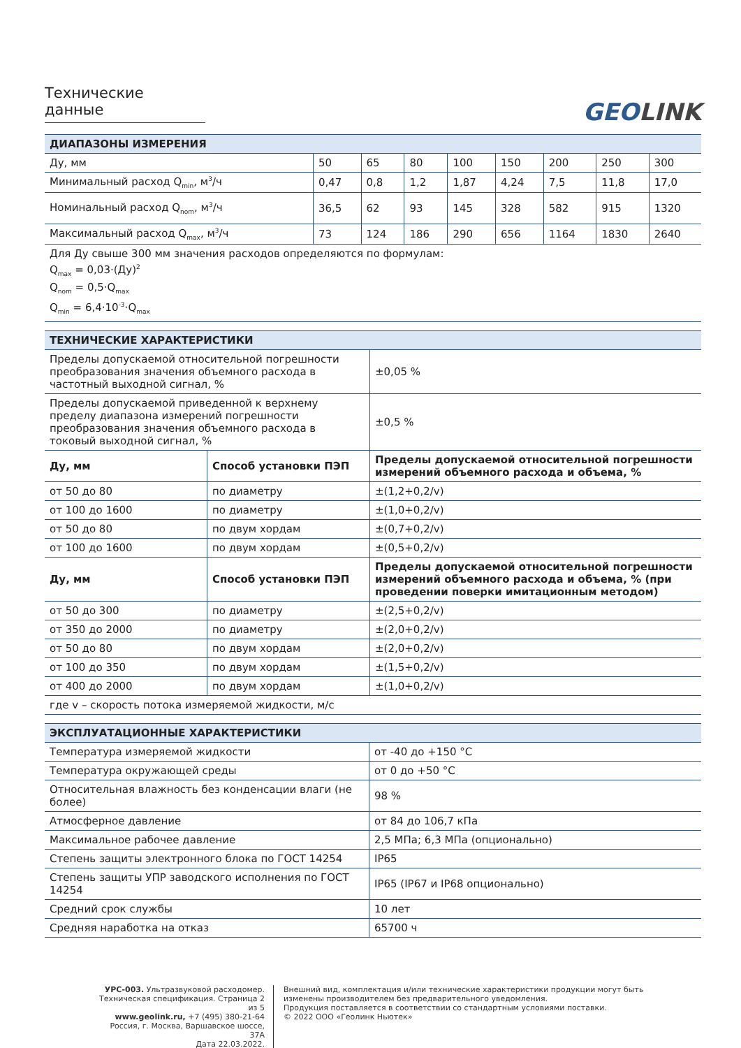Технические данные
GEOLINK
| ДИАПАЗОНЫ ИЗМЕРЕНИЯ | | | | | | | | |
| Ду, мм | 50 | 65 | 80 | 100 | 150 | 200 | 250 | 300 |
| Минимальный расход Q<sub>min</sub>, м<sup>3</sup>/ч | 0,47 | 0,8 | 1,2 | 1,87 | 4,24 | 7,5 | 11,8 | 17,0 |
| Номинальный расход Q<sub>nom</sub>, м<sup>3</sup>/ч | 36,5 | 62 | 93 | 145 | 328 | 582 | 915 | 1320 |
| Максимальный расход Q<sub>max</sub>, м<sup>3</sup>/ч | 73 | 124 | 186 | 290 | 656 | 1164 | 1830 | 2640 |
| Для Ду свыше 300 мм значения расходов определяются по формулам: Q<sub>max</sub> = 0,03·(Ду)<sup>2</sup> Q<sub>nom</sub> = 0,5·Q<sub>max</sub> Q<sub>min</sub> = 6,4·10<sup>-3</sup>·Q<sub>max</sub> | | | | | | | | |
| ТЕХНИЧЕСКИЕ ХАРАКТЕРИСТИКИ | | |
| Пределы допускаемой относительной погрешности преобразования значения объемного расхода в частотный выходной сигнал, % | | ±0,05 % |
| Пределы допускаемой приведенной к верхнему пределу диапазона измерений погрешности преобразования значения объемного расхода в токовый выходной сигнал, % | | ±0,5 % |
| Ду, мм | Способ установки ПЭП | Пределы допускаемой относительной погрешности измерений объемного расхода и объема, % |
| от 50 до 80 | по диаметру | ±(1,2+0,2/v) |
| от 100 до 1600 | по диаметру | ±(1,0+0,2/v) |
| от 50 до 80 | по двум хордам | ±(0,7+0,2/v) |
| от 100 до 1600 | по двум хордам | ±(0,5+0,2/v) |
| Ду, мм | Способ установки ПЭП | Пределы допускаемой относительной погрешности измерений объемного расхода и объема, % (при проведении поверки имитационным методом) |
| от 50 до 300 | по диаметру | ±(2,5+0,2/v) |
| от 350 до 2000 | по диаметру | ±(2,0+0,2/v) |
| от 50 до 80 | по двум хордам | ±(2,0+0,2/v) |
| от 100 до 350 | по двум хордам | ±(1,5+0,2/v) |
| от 400 до 2000 | по двум хордам | ±(1,0+0,2/v) |
| где v – скорость потока измеряемой жидкости, м/с | | |
| ЭКСПЛУАТАЦИОННЫЕ ХАРАКТЕРИСТИКИ | |
| Температура измеряемой жидкости | от -40 до +150 °С |
| Температура окружающей среды | от 0 до +50 °С |
| Относительная влажность без конденсации влаги (не более) | 98 % |
| Атмосферное давление | от 84 до 106,7 кПа |
| Максимальное рабочее давление | 2,5 МПа; 6,3 МПа (опционально) |
| Степень защиты электронного блока по ГОСТ 14254 | IP65 |
| Степень защиты УПР заводского исполнения по ГОСТ 14254 | IP65 (IP67 и IP68 опционально) |
| Средний срок службы | 10 лет |
| Средняя наработка на отказ | 65700 ч |
УРС-003. Ультразвуковой расходомер. Техническая спецификация. Страница 2 из 5
www.geolink.ru, +7 (495) 380-21-64
Россия, г. Москва, Варшавское шоссе, 37А
Дата 22.03.2022.
Внешний вид, комплектация и/или технические характеристики продукции могут быть изменены производителем без предварительного уведомления.
Продукция поставляется в соответствии со стандартным условиями поставки.
© 2022 ООО «Геолинк Ньютек»